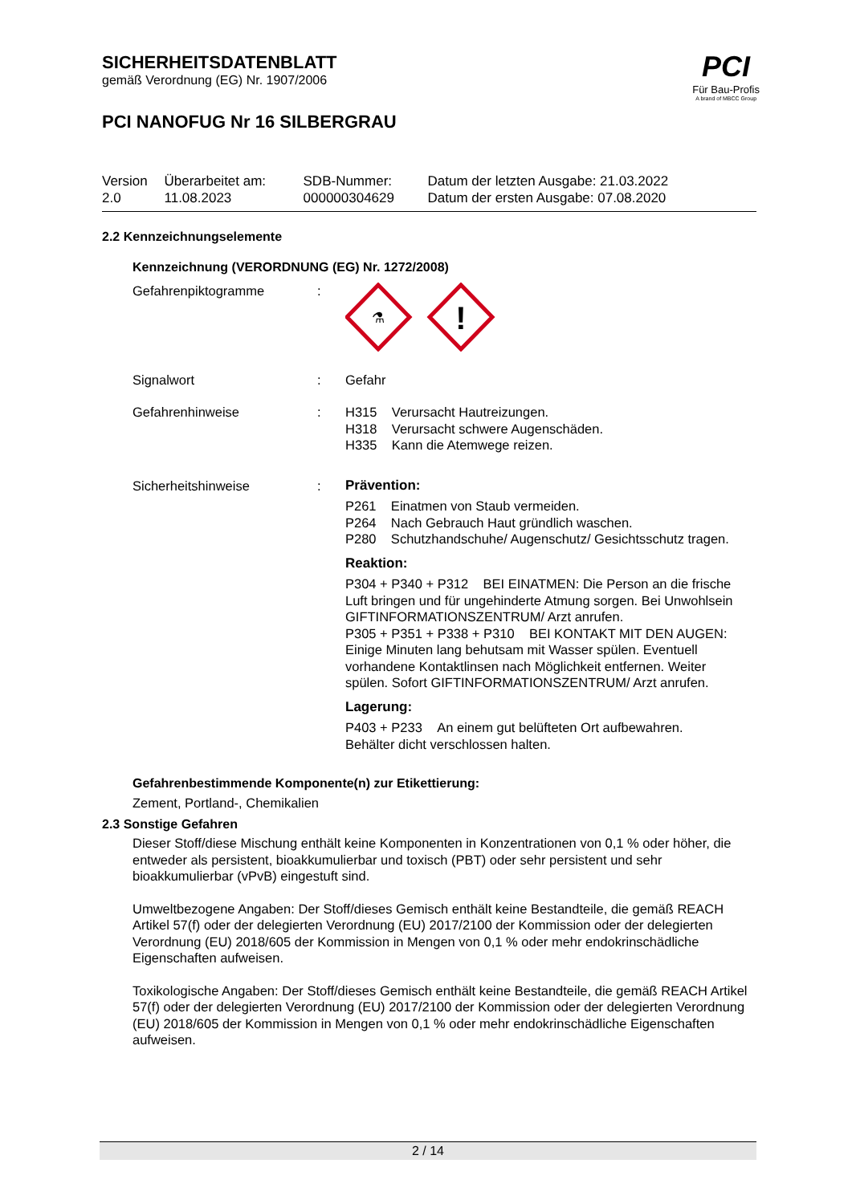SICHERHEITSDATENBLATT
gemäß Verordnung (EG) Nr. 1907/2006
PCI NANOFUG Nr 16 SILBERGRAU
| Version 2.0 | Überarbeitet am: 11.08.2023 | SDB-Nummer: 000000304629 | Datum der letzten Ausgabe: 21.03.2022 Datum der ersten Ausgabe: 07.08.2020 |
2.2 Kennzeichnungselemente
Kennzeichnung (VERORDNUNG (EG) Nr. 1272/2008)
Gefahrenpiktogramme :
⚗
!
Signalwort : Gefahr
Gefahrenhinweise : H315 Verursacht Hautreizungen.
H318 Verursacht schwere Augenschäden.
H335 Kann die Atemwege reizen.
Sicherheitshinweise : Prävention:
P261 Einatmen von Staub vermeiden.
P264 Nach Gebrauch Haut gründlich waschen.
P280 Schutzhandschuhe/ Augenschutz/ Gesichtsschutz tragen.
Reaktion:
P304 + P340 + P312 BEI EINATMEN: Die Person an die frische Luft bringen und für ungehinderte Atmung sorgen. Bei Unwohlsein GIFTINFORMATIONSZENTRUM/ Arzt anrufen.
P305 + P351 + P338 + P310 BEI KONTAKT MIT DEN AUGEN: Einige Minuten lang behutsam mit Wasser spülen. Eventuell vorhandene Kontaktlinsen nach Möglichkeit entfernen. Weiter spülen. Sofort GIFTINFORMATIONSZENTRUM/ Arzt anrufen.
Lagerung:
P403 + P233 An einem gut belüfteten Ort aufbewahren. Behälter dicht verschlossen halten.
Gefahrenbestimmende Komponente(n) zur Etikettierung:
Zement, Portland-, Chemikalien
2.3 Sonstige Gefahren
Dieser Stoff/diese Mischung enthält keine Komponenten in Konzentrationen von 0,1 % oder höher, die entweder als persistent, bioakkumulierbar und toxisch (PBT) oder sehr persistent und sehr bioakkumulierbar (vPvB) eingestuft sind.
Umweltbezogene Angaben: Der Stoff/dieses Gemisch enthält keine Bestandteile, die gemäß REACH Artikel 57(f) oder der delegierten Verordnung (EU) 2017/2100 der Kommission oder der delegierten Verordnung (EU) 2018/605 der Kommission in Mengen von 0,1 % oder mehr endokrinschädliche Eigenschaften aufweisen.
Toxikologische Angaben: Der Stoff/dieses Gemisch enthält keine Bestandteile, die gemäß REACH Artikel 57(f) oder der delegierten Verordnung (EU) 2017/2100 der Kommission oder der delegierten Verordnung (EU) 2018/605 der Kommission in Mengen von 0,1 % oder mehr endokrinschädliche Eigenschaften aufweisen.
PCI
Für Bau-Profis
A brand of MBCC Group
2 / 14